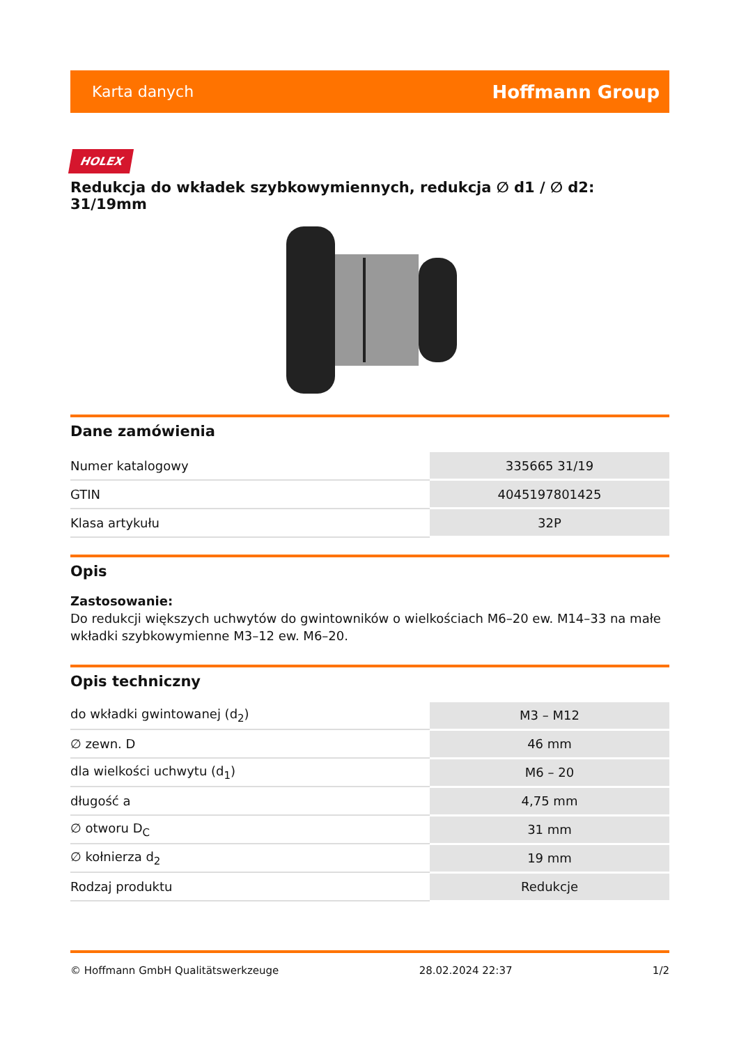Karta danych Hoffmann Group
HOLEX
Redukcja do wkładek szybkowymiennych, redukcja ∅ d1 / ∅ d2: 31/19mm
Dane zamówienia
| Numer katalogowy | 335665 31/19 |
| GTIN | 4045197801425 |
| Klasa artykułu | 32P |
Opis
Zastosowanie:
Do redukcji większych uchwytów do gwintowników o wielkościach M6–20 ew. M14–33 na małe wkładki szybkowymienne M3–12 ew. M6–20.
Opis techniczny
| do wkładki gwintowanej (d<sub>2</sub>) | M3 – M12 |
| ∅ zewn. D | 46 mm |
| dla wielkości uchwytu (d<sub>1</sub>) | M6 – 20 |
| długość a | 4,75 mm |
| ∅ otworu D<sub>C</sub> | 31 mm |
| ∅ kołnierza d<sub>2</sub> | 19 mm |
| Rodzaj produktu | Redukcje |
© Hoffmann GmbH Qualitätswerkzeuge 28.02.2024 22:37 1/2